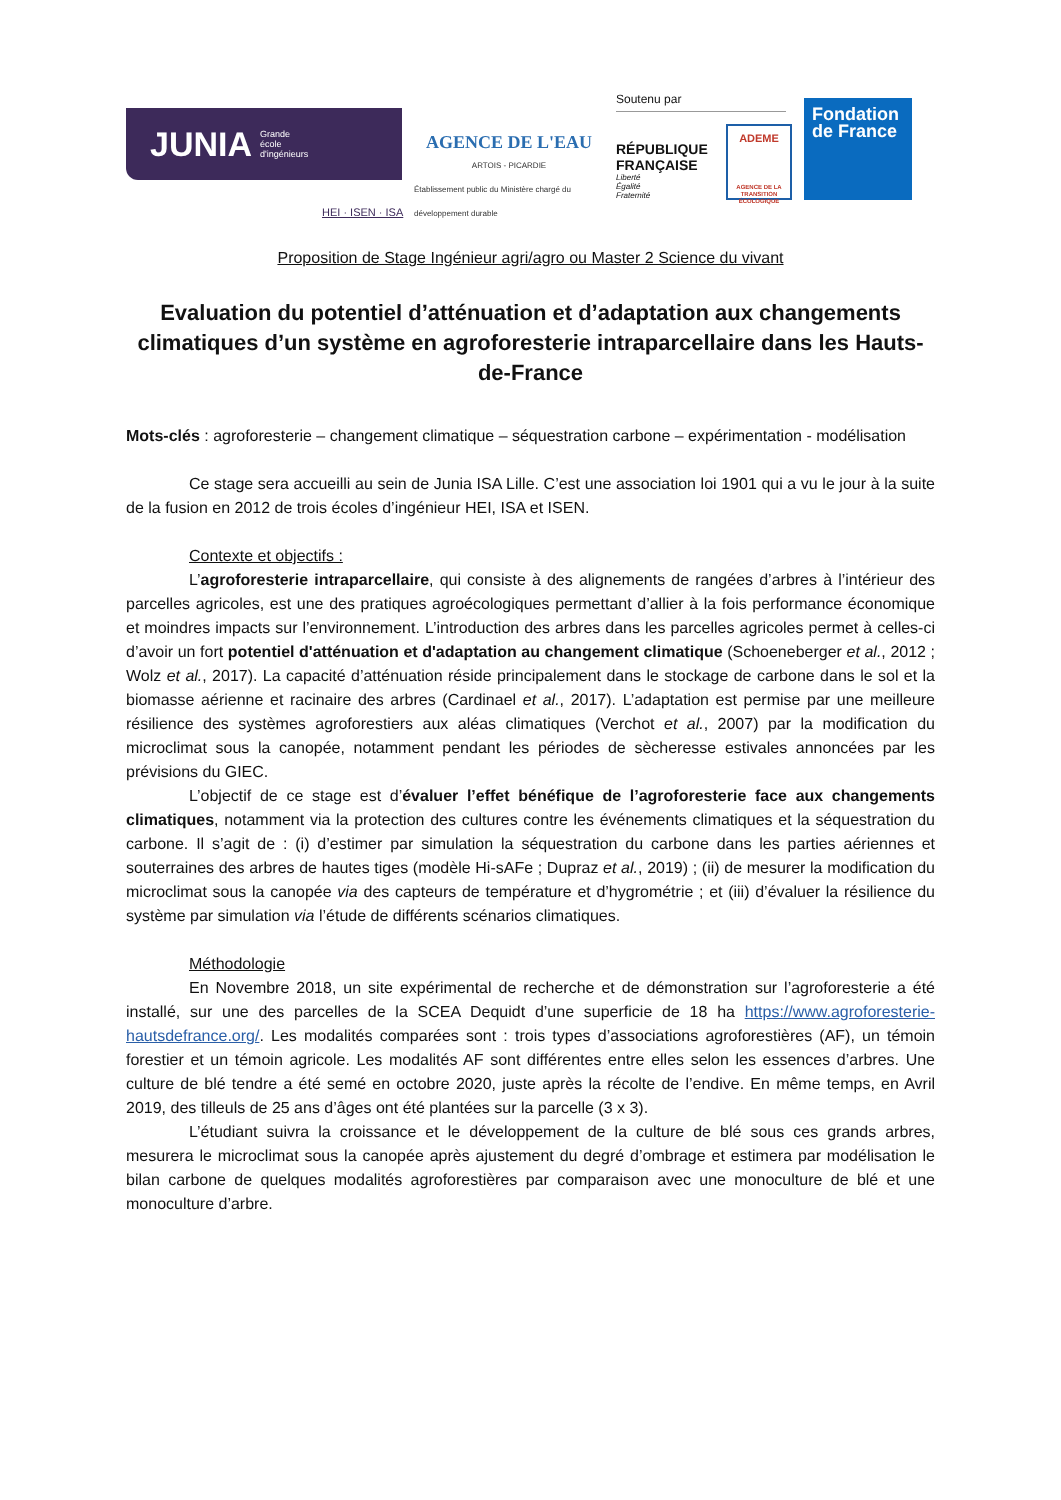JUNIA Grande
école
d'ingénieurs
AGENCE DE L'EAU
ARTOIS - PICARDIE
Établissement public du Ministère chargé du développement durable
Soutenu par
RÉPUBLIQUE FRANÇAISE
Liberté
Égalité
Fraternité
ADEME
AGENCE DE LA TRANSITION ÉCOLOGIQUE
Fondation de France
HEI · ISEN · ISA
Proposition de Stage Ingénieur agri/agro ou Master 2 Science du vivant
Evaluation du potentiel d’atténuation et d’adaptation aux changements climatiques d’un système en agroforesterie intraparcellaire dans les Hauts-de-France
Mots-clés : agroforesterie – changement climatique – séquestration carbone – expérimentation - modélisation
Ce stage sera accueilli au sein de Junia ISA Lille. C’est une association loi 1901 qui a vu le jour à la suite de la fusion en 2012 de trois écoles d’ingénieur HEI, ISA et ISEN.
Contexte et objectifs :
L’agroforesterie intraparcellaire, qui consiste à des alignements de rangées d’arbres à l’intérieur des parcelles agricoles, est une des pratiques agroécologiques permettant d’allier à la fois performance économique et moindres impacts sur l’environnement. L’introduction des arbres dans les parcelles agricoles permet à celles-ci d’avoir un fort potentiel d'atténuation et d'adaptation au changement climatique (Schoeneberger et al., 2012 ; Wolz et al., 2017). La capacité d’atténuation réside principalement dans le stockage de carbone dans le sol et la biomasse aérienne et racinaire des arbres (Cardinael et al., 2017). L’adaptation est permise par une meilleure résilience des systèmes agroforestiers aux aléas climatiques (Verchot et al., 2007) par la modification du microclimat sous la canopée, notamment pendant les périodes de sècheresse estivales annoncées par les prévisions du GIEC.
L’objectif de ce stage est d’évaluer l’effet bénéfique de l’agroforesterie face aux changements climatiques, notamment via la protection des cultures contre les événements climatiques et la séquestration du carbone. Il s’agit de : (i) d’estimer par simulation la séquestration du carbone dans les parties aériennes et souterraines des arbres de hautes tiges (modèle Hi-sAFe ; Dupraz et al., 2019) ; (ii) de mesurer la modification du microclimat sous la canopée via des capteurs de température et d’hygrométrie ; et (iii) d’évaluer la résilience du système par simulation via l’étude de différents scénarios climatiques.
Méthodologie
En Novembre 2018, un site expérimental de recherche et de démonstration sur l’agroforesterie a été installé, sur une des parcelles de la SCEA Dequidt d’une superficie de 18 ha https://www.agroforesterie-hautsdefrance.org/. Les modalités comparées sont : trois types d’associations agroforestières (AF), un témoin forestier et un témoin agricole. Les modalités AF sont différentes entre elles selon les essences d’arbres. Une culture de blé tendre a été semé en octobre 2020, juste après la récolte de l’endive. En même temps, en Avril 2019, des tilleuls de 25 ans d’âges ont été plantées sur la parcelle (3 x 3).
L’étudiant suivra la croissance et le développement de la culture de blé sous ces grands arbres, mesurera le microclimat sous la canopée après ajustement du degré d’ombrage et estimera par modélisation le bilan carbone de quelques modalités agroforestières par comparaison avec une monoculture de blé et une monoculture d’arbre.